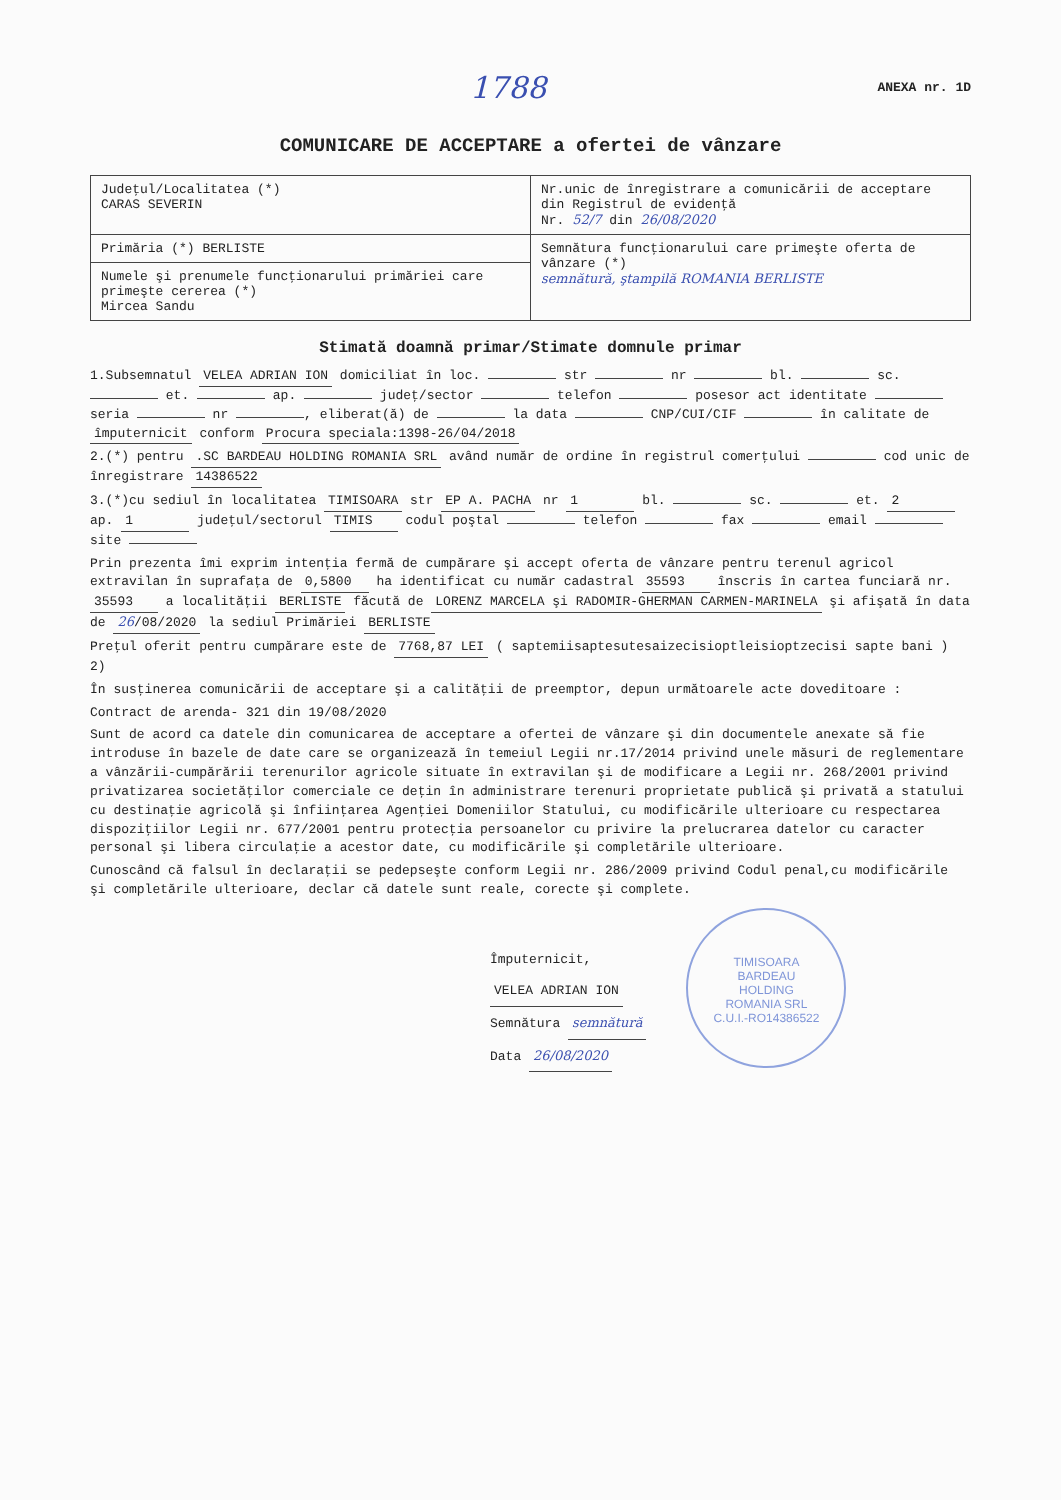1788 ANEXA nr. 1D
COMUNICARE DE ACCEPTARE a ofertei de vânzare
| Judeţul/Localitatea (*) CARAS SEVERIN | Nr.unic de înregistrare a comunicării de acceptare din Registrul de evidenţă Nr. 52/7 din 26/08/2020 |
| Primăria (*) BERLISTE | Semnătura funcţionarului care primeşte oferta de vânzare (*) semnătură, ştampilă ROMANIA BERLISTE |
| Numele şi prenumele funcţionarului primăriei care primeşte cererea (*) Mircea Sandu | |
Stimată doamnă primar/Stimate domnule primar
1.Subsemnatul VELEA ADRIAN ION domiciliat în loc. str nr bl. sc. et. ap. judeţ/sector telefon posesor act identitate seria nr , eliberat(ă) de la data CNP/CUI/CIF în calitate de împuternicit conform Procura speciala:1398-26/04/2018
2.(*) pentru .SC BARDEAU HOLDING ROMANIA SRL având număr de ordine în registrul comerţului cod unic de înregistrare 14386522
3.(*)cu sediul în localitatea TIMISOARA str EP A. PACHA nr 1 bl. sc. et. 2 ap. 1 judeţul/sectorul TIMIS codul poştal telefon fax email site
Prin prezenta îmi exprim intenţia fermă de cumpărare şi accept oferta de vânzare pentru terenul agricol extravilan în suprafaţa de 0,5800 ha identificat cu număr cadastral 35593 înscris în cartea funciară nr. 35593 a localităţii BERLISTE făcută de LORENZ MARCELA şi RADOMIR-GHERMAN CARMEN-MARINELA şi afişată în data de 26/08/2020 la sediul Primăriei BERLISTE
Preţul oferit pentru cumpărare este de 7768,87 LEI ( saptemiisaptesutesaizecisioptleisioptzecisi sapte bani ) 2)
În susţinerea comunicării de acceptare şi a calităţii de preemptor, depun următoarele acte doveditoare :
Contract de arenda- 321 din 19/08/2020
Sunt de acord ca datele din comunicarea de acceptare a ofertei de vânzare şi din documentele anexate să fie introduse în bazele de date care se organizează în temeiul Legii nr.17/2014 privind unele măsuri de reglementare a vânzării-cumpărării terenurilor agricole situate în extravilan şi de modificare a Legii nr. 268/2001 privind privatizarea societăţilor comerciale ce deţin în administrare terenuri proprietate publică şi privată a statului cu destinaţie agricolă şi înfiinţarea Agenţiei Domeniilor Statului, cu modificările ulterioare cu respectarea dispoziţiilor Legii nr. 677/2001 pentru protecţia persoanelor cu privire la prelucrarea datelor cu caracter personal şi libera circulaţie a acestor date, cu modificările şi completările ulterioare.
Cunoscând că falsul în declaraţii se pedepseşte conform Legii nr. 286/2009 privind Codul penal,cu modificările şi completările ulterioare, declar că datele sunt reale, corecte şi complete.
Împuternicit,
VELEA ADRIAN ION
Semnătura semnătură
Data 26/08/2020
TIMISOARA
BARDEAU
HOLDING
ROMANIA SRL
C.U.I.-RO14386522